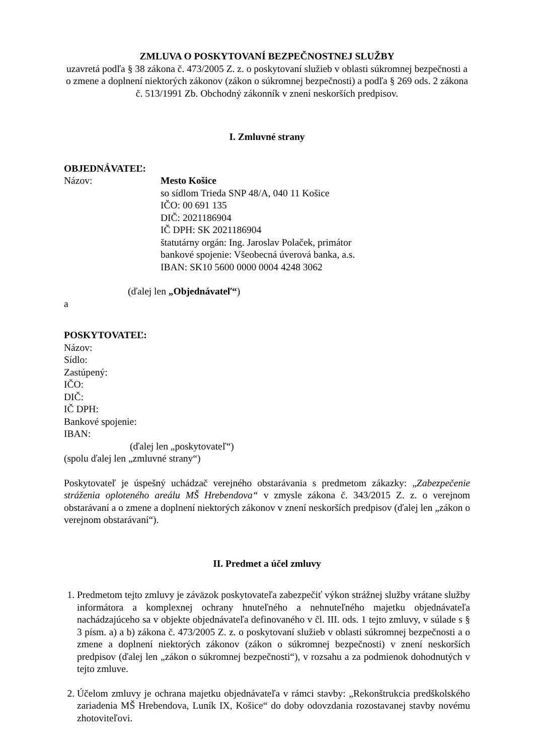ZMLUVA O POSKYTOVANÍ BEZPEČNOSTNEJ SLUŽBY
uzavretá podľa § 38 zákona č. 473/2005 Z. z. o poskytovaní služieb v oblasti súkromnej bezpečnosti a o zmene a doplnení niektorých zákonov (zákon o súkromnej bezpečnosti) a podľa § 269 ods. 2 zákona č. 513/1991 Zb. Obchodný zákonník v znení neskorších predpisov.
I. Zmluvné strany
OBJEDNÁVATEĽ:
Názov: Mesto Košice
so sídlom Trieda SNP 48/A, 040 11 Košice
IČO: 00 691 135
DIČ: 2021186904
IČ DPH: SK 2021186904
štatutárny orgán: Ing. Jaroslav Polaček, primátor
bankové spojenie: Všeobecná úverová banka, a.s.
IBAN: SK10 5600 0000 0004 4248 3062
(ďalej len „Objednávateľ“)
a
POSKYTOVATEĽ:
Názov:
Sídlo:
Zastúpený:
IČO:
DIČ:
IČ DPH:
Bankové spojenie:
IBAN:
(ďalej len „poskytovateľ“)
(spolu ďalej len „zmluvné strany“)
Poskytovateľ je úspešný uchádzač verejného obstarávania s predmetom zákazky: „Zabezpečenie stráženia oploteného areálu MŠ Hrebendova“ v zmysle zákona č. 343/2015 Z. z. o verejnom obstarávaní a o zmene a doplnení niektorých zákonov v znení neskorších predpisov (ďalej len „zákon o verejnom obstarávaní“).
II. Predmet a účel zmluvy
1. Predmetom tejto zmluvy je záväzok poskytovateľa zabezpečiť výkon strážnej služby vrátane služby informátora a komplexnej ochrany hnuteľného a nehnuteľného majetku objednávateľa nachádzajúceho sa v objekte objednávateľa definovaného v čl. III. ods. 1 tejto zmluvy, v súlade s § 3 písm. a) a b) zákona č. 473/2005 Z. z. o poskytovaní služieb v oblasti súkromnej bezpečnosti a o zmene a doplnení niektorých zákonov (zákon o súkromnej bezpečnosti) v znení neskorších predpisov (ďalej len „zákon o súkromnej bezpečnosti“), v rozsahu a za podmienok dohodnutých v tejto zmluve.
2. Účelom zmluvy je ochrana majetku objednávateľa v rámci stavby: „Rekonštrukcia predškolského zariadenia MŠ Hrebendova, Luník IX, Košice“ do doby odovzdania rozostavanej stavby novému zhotoviteľovi.